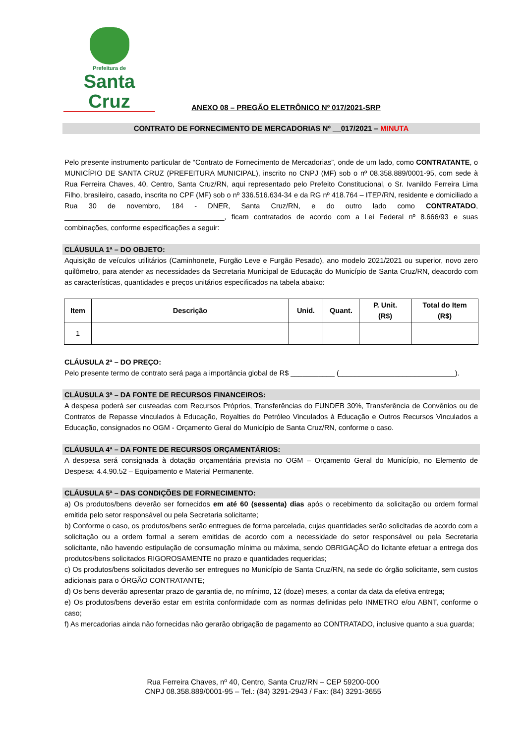Prefeitura de
Santa Cruz
ANEXO 08 – PREGÃO ELETRÔNICO Nº 017/2021-SRP
CONTRATO DE FORNECIMENTO DE MERCADORIAS Nº __017/2021 – MINUTA
Pelo presente instrumento particular de “Contrato de Fornecimento de Mercadorias”, onde de um lado, como CONTRATANTE, o MUNICÍPIO DE SANTA CRUZ (PREFEITURA MUNICIPAL), inscrito no CNPJ (MF) sob o nº 08.358.889/0001-95, com sede à Rua Ferreira Chaves, 40, Centro, Santa Cruz/RN, aqui representado pelo Prefeito Constitucional, o Sr. Ivanildo Ferreira Lima Filho, brasileiro, casado, inscrita no CPF (MF) sob o nº 336.516.634-34 e da RG nº 418.764 – ITEP/RN, residente e domiciliado a Rua 30 de novembro, 184 - DNER, Santa Cruz/RN, e do outro lado como CONTRATADO, ________________________________________, ficam contratados de acordo com a Lei Federal nº 8.666/93 e suas combinações, conforme especificações a seguir:
CLÁUSULA 1ª – DO OBJETO:
Aquisição de veículos utilitários (Caminhonete, Furgão Leve e Furgão Pesado), ano modelo 2021/2021 ou superior, novo zero quilômetro, para atender as necessidades da Secretaria Municipal de Educação do Município de Santa Cruz/RN, deacordo com as características, quantidades e preços unitários especificados na tabela abaixo:
| Item | Descrição | Unid. | Quant. | P. Unit. (R$) | Total do Item (R$) |
| --- | --- | --- | --- | --- | --- |
| 1 | | | | | |
CLÁUSULA 2ª – DO PREÇO:
Pelo presente termo de contrato será paga a importância global de R$ ___________ (_____________________________).
CLÁUSULA 3ª – DA FONTE DE RECURSOS FINANCEIROS:
A despesa poderá ser custeadas com Recursos Próprios, Transferências do FUNDEB 30%, Transferência de Convênios ou de Contratos de Repasse vinculados à Educação, Royalties do Petróleo Vinculados à Educação e Outros Recursos Vinculados a Educação, consignados no OGM - Orçamento Geral do Município de Santa Cruz/RN, conforme o caso.
CLÁUSULA 4ª – DA FONTE DE RECURSOS ORÇAMENTÁRIOS:
A despesa será consignada à dotação orçamentária prevista no OGM – Orçamento Geral do Município, no Elemento de Despesa: 4.4.90.52 – Equipamento e Material Permanente.
CLÁUSULA 5ª – DAS CONDIÇÕES DE FORNECIMENTO:
a) Os produtos/bens deverão ser fornecidos em até 60 (sessenta) dias após o recebimento da solicitação ou ordem formal emitida pelo setor responsável ou pela Secretaria solicitante;
b) Conforme o caso, os produtos/bens serão entregues de forma parcelada, cujas quantidades serão solicitadas de acordo com a solicitação ou a ordem formal a serem emitidas de acordo com a necessidade do setor responsável ou pela Secretaria solicitante, não havendo estipulação de consumação mínima ou máxima, sendo OBRIGAÇÃO do licitante efetuar a entrega dos produtos/bens solicitados RIGOROSAMENTE no prazo e quantidades requeridas;
c) Os produtos/bens solicitados deverão ser entregues no Município de Santa Cruz/RN, na sede do órgão solicitante, sem custos adicionais para o ÓRGÃO CONTRATANTE;
d) Os bens deverão apresentar prazo de garantia de, no mínimo, 12 (doze) meses, a contar da data da efetiva entrega;
e) Os produtos/bens deverão estar em estrita conformidade com as normas definidas pelo INMETRO e/ou ABNT, conforme o caso;
f) As mercadorias ainda não fornecidas não gerarão obrigação de pagamento ao CONTRATADO, inclusive quanto a sua guarda;
Rua Ferreira Chaves, nº 40, Centro, Santa Cruz/RN – CEP 59200-000
CNPJ 08.358.889/0001-95 – Tel.: (84) 3291-2943 / Fax: (84) 3291-3655